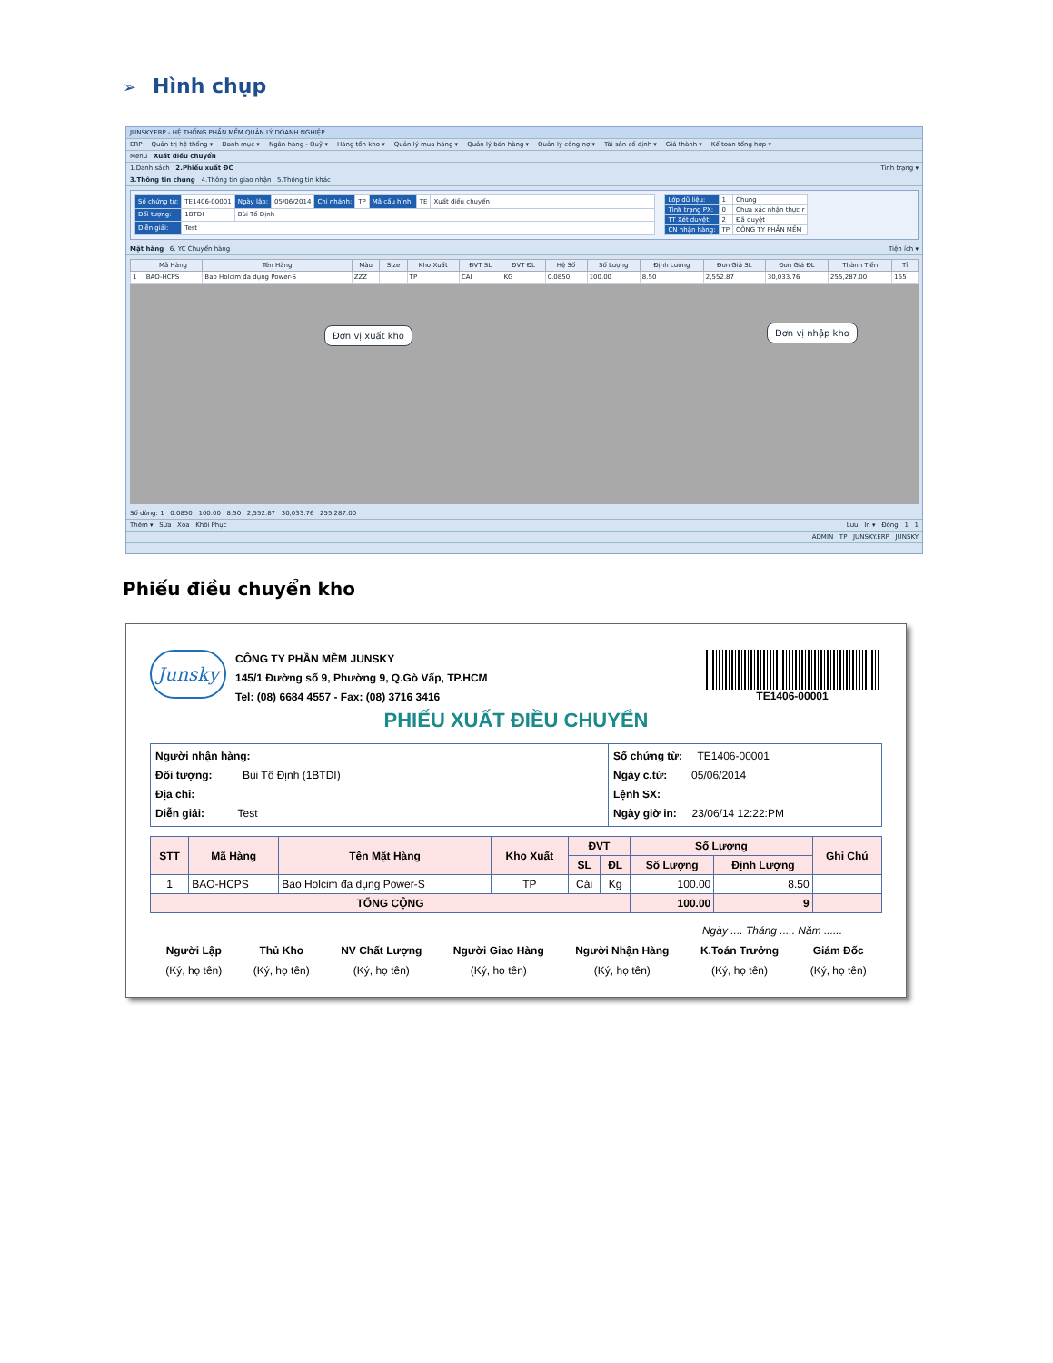➢ Hình chụp
JUNSKY.ERP - HỆ THỐNG PHẦN MỀM QUẢN LÝ DOANH NGHIỆP
ERP Quản trị hệ thống ▾ Danh mục ▾ Ngân hàng - Quỹ ▾ Hàng tồn kho ▾ Quản lý mua hàng ▾ Quản lý bán hàng ▾ Quản lý công nợ ▾ Tài sản cố định ▾ Giá thành ▾ Kế toán tổng hợp ▾
Menu Xuất điều chuyển
1.Danh sách 2.Phiếu xuất ĐC Tình trạng ▾
3.Thông tin chung 4.Thông tin giao nhận 5.Thông tin khác
| Số chứng từ: | TE1406-00001 | Ngày lập: | 05/06/2014 | Chi nhánh: | TP | Mã cấu hình: | TE | Xuất điều chuyển |
| Đối tượng: | 1BTDI | Bùi Tố Định | | | | | | |
| Diễn giải: | Test | | | | | | | |
| Lớp dữ liệu: | 1 | Chung |
| Tình trạng PX: | 0 | Chưa xác nhận thực r |
| TT Xét duyệt: | 2 | Đã duyệt |
| CN nhận hàng: | TP | CÔNG TY PHẦN MỀM |
Mặt hàng 6. YC Chuyển hàng Tiện ích ▾
| | Mã Hàng | Tên Hàng | Màu | Size | Kho Xuất | ĐVT SL | ĐVT ĐL | Hệ Số | Số Lượng | Định Lượng | Đơn Giá SL | Đơn Giá ĐL | Thành Tiền | Tỉ |
| --- | --- | --- | --- | --- | --- | --- | --- | --- | --- | --- | --- | --- | --- | --- |
| 1 | BAO-HCPS | Bao Holcim đa dụng Power-S | ZZZ | | TP | CAI | KG | 0.0850 | 100.00 | 8.50 | 2,552.87 | 30,033.76 | 255,287.00 | 155 |
Số dòng: 1 0.0850 100.00 8.50 2,552.87 30,033.76 255,287.00
Thêm ▾ Sửa Xóa Khôi Phục Lưu In ▾ Đóng 1 1
ADMIN TP JUNSKY.ERP JUNSKY
Đơn vị xuất kho Đơn vị nhập kho
Phiếu điều chuyển kho
Junsky
CÔNG TY PHẦN MỀM JUNSKY
145/1 Đường số 9, Phường 9, Q.Gò Vấp, TP.HCM
Tel: (08) 6684 4557 - Fax: (08) 3716 3416
TE1406-00001
PHIẾU XUẤT ĐIỀU CHUYỂN
Người nhận hàng:
Đối tượng: Bùi Tố Định (1BTDI)
Địa chỉ:
Diễn giải: Test
Số chứng từ: TE1406-00001
Ngày c.từ: 05/06/2014
Lệnh SX:
Ngày giờ in: 23/06/14 12:22:PM
| STT | Mã Hàng | Tên Mặt Hàng | Kho Xuất | ĐVT | | Số Lượng | | Ghi Chú |
| --- | --- | --- | --- | --- | --- | --- | --- | --- |
| | | | | SL | ĐL | Số Lượng | Định Lượng | |
| 1 | BAO-HCPS | Bao Holcim đa dụng Power-S | TP | Cái | Kg | 100.00 | 8.50 | |
| TỔNG CỘNG | | | | | | 100.00 | 9 | |
Ngày .... Tháng ..... Năm ......
Người Lập
(Ký, họ tên)
Thủ Kho
(Ký, họ tên)
NV Chất Lượng
(Ký, họ tên)
Người Giao Hàng
(Ký, họ tên)
Người Nhận Hàng
(Ký, họ tên)
K.Toán Trưởng
(Ký, họ tên)
Giám Đốc
(Ký, họ tên)